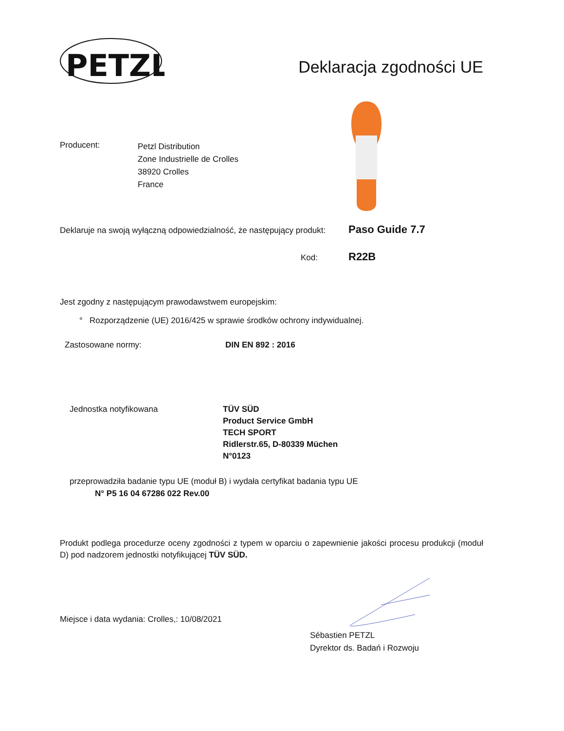PETZL
Deklaracja zgodności UE
Producent:
Petzl Distribution
Zone Industrielle de Crolles
38920 Crolles
France
Deklaruje na swoją wyłączną odpowiedzialność, że następujący produkt:
Paso Guide 7.7
Kod:
R22B
Jest zgodny z następującym prawodawstwem europejskim:
° Rozporządzenie (UE) 2016/425 w sprawie środków ochrony indywidualnej.
Zastosowane normy: DIN EN 892 : 2016
Jednostka notyfikowana TÜV SÜD
Product Service GmbH
TECH SPORT
Ridlerstr.65, D-80339 Müchen
N°0123
przeprowadziła badanie typu UE (moduł B) i wydała certyfikat badania typu UE
N° P5 16 04 67286 022 Rev.00
Produkt podlega procedurze oceny zgodności z typem w oparciu o zapewnienie jakości procesu produkcji (moduł D) pod nadzorem jednostki notyfikującej TÜV SÜD.
Miejsce i data wydania: Crolles,: 10/08/2021
Sébastien PETZL
Dyrektor ds. Badań i Rozwoju